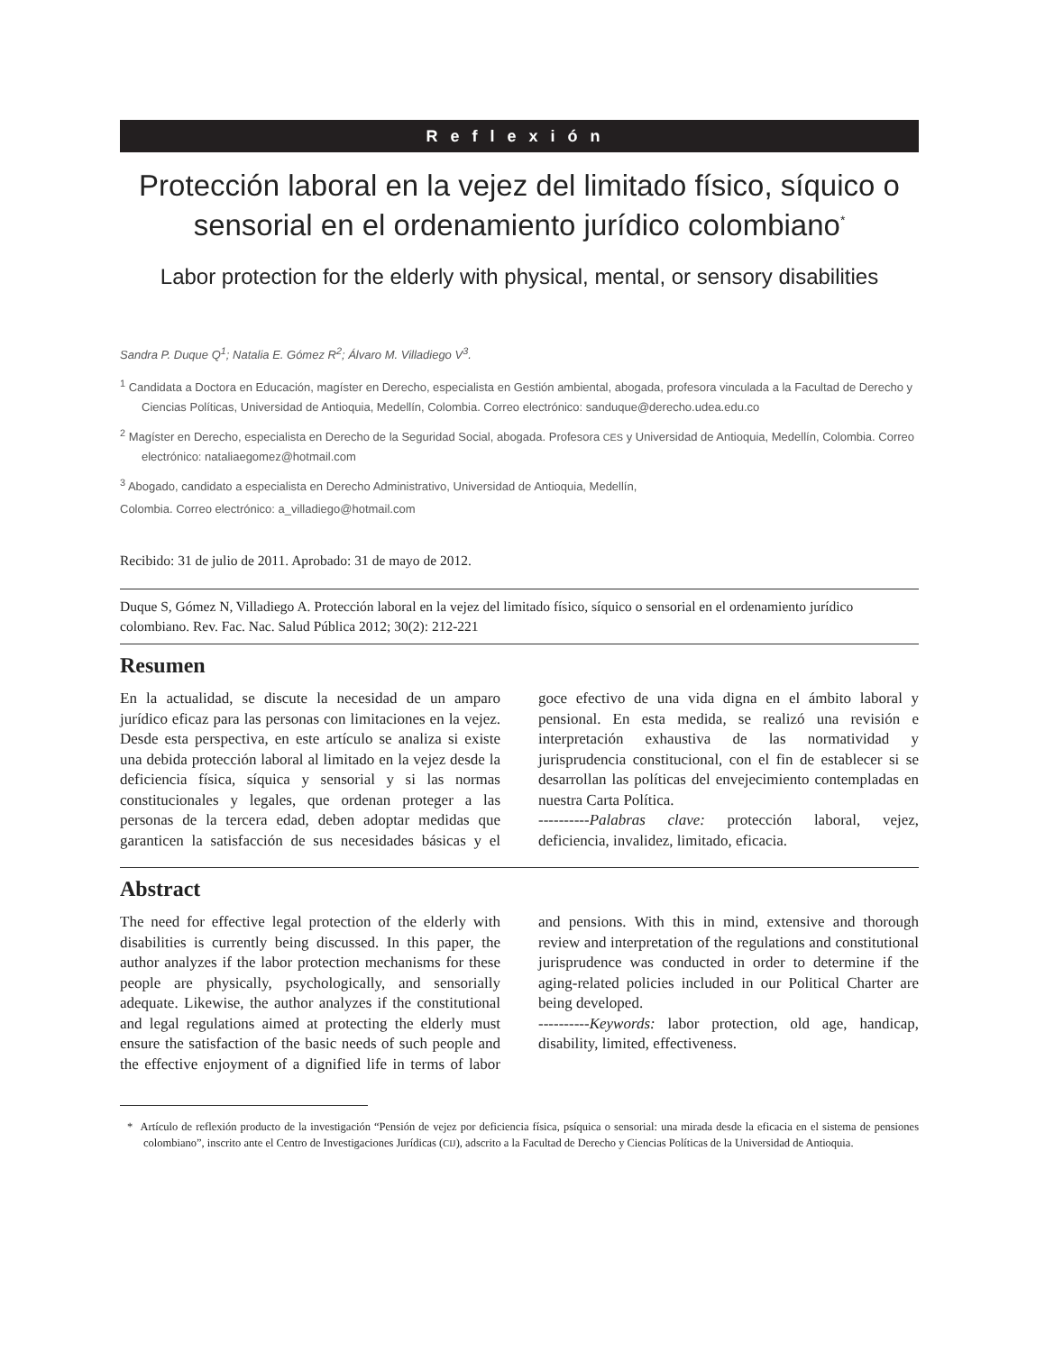Reflexión
Protección laboral en la vejez del limitado físico, síquico o sensorial en el ordenamiento jurídico colombiano<sup>*</sup>
Labor protection for the elderly with physical, mental, or sensory disabilities
Sandra P. Duque Q<sup>1</sup>; Natalia E. Gómez R<sup>2</sup>; Álvaro M. Villadiego V<sup>3</sup>.
<sup>1</sup> Candidata a Doctora en Educación, magíster en Derecho, especialista en Gestión ambiental, abogada, profesora vinculada a la Facultad de Derecho y Ciencias Políticas, Universidad de Antioquia, Medellín, Colombia. Correo electrónico: sanduque@derecho.udea.edu.co
<sup>2</sup> Magíster en Derecho, especialista en Derecho de la Seguridad Social, abogada. Profesora CES y Universidad de Antioquia, Medellín, Colombia. Correo electrónico: nataliaegomez@hotmail.com
<sup>3</sup> Abogado, candidato a especialista en Derecho Administrativo, Universidad de Antioquia, Medellín,
Colombia. Correo electrónico: a_villadiego@hotmail.com
Recibido: 31 de julio de 2011. Aprobado: 31 de mayo de 2012.
Duque S, Gómez N, Villadiego A. Protección laboral en la vejez del limitado físico, síquico o sensorial en el ordenamiento jurídico colombiano. Rev. Fac. Nac. Salud Pública 2012; 30(2): 212-221
Resumen
En la actualidad, se discute la necesidad de un amparo jurídico eficaz para las personas con limitaciones en la vejez. Desde esta perspectiva, en este artículo se analiza si existe una debida protección laboral al limitado en la vejez desde la deficiencia física, síquica y sensorial y si las normas constitucionales y legales, que ordenan proteger a las personas de la tercera edad, deben adoptar medidas que garanticen la satisfacción de sus necesidades básicas y el goce efectivo de una vida digna en el ámbito laboral y pensional. En esta medida, se realizó una revisión e interpretación exhaustiva de las normatividad y jurisprudencia constitucional, con el fin de establecer si se desarrollan las políticas del envejecimiento contempladas en nuestra Carta Política.
----------Palabras clave: protección laboral, vejez, deficiencia, invalidez, limitado, eficacia.
Abstract
The need for effective legal protection of the elderly with disabilities is currently being discussed. In this paper, the author analyzes if the labor protection mechanisms for these people are physically, psychologically, and sensorially adequate. Likewise, the author analyzes if the constitutional and legal regulations aimed at protecting the elderly must ensure the satisfaction of the basic needs of such people and the effective enjoyment of a dignified life in terms of labor and pensions. With this in mind, extensive and thorough review and interpretation of the regulations and constitutional jurisprudence was conducted in order to determine if the aging-related policies included in our Political Charter are being developed.
----------Keywords: labor protection, old age, handicap, disability, limited, effectiveness.
* Artículo de reflexión producto de la investigación “Pensión de vejez por deficiencia física, psíquica o sensorial: una mirada desde la eficacia en el sistema de pensiones colombiano”, inscrito ante el Centro de Investigaciones Jurídicas (CIJ), adscrito a la Facultad de Derecho y Ciencias Políticas de la Universidad de Antioquia.